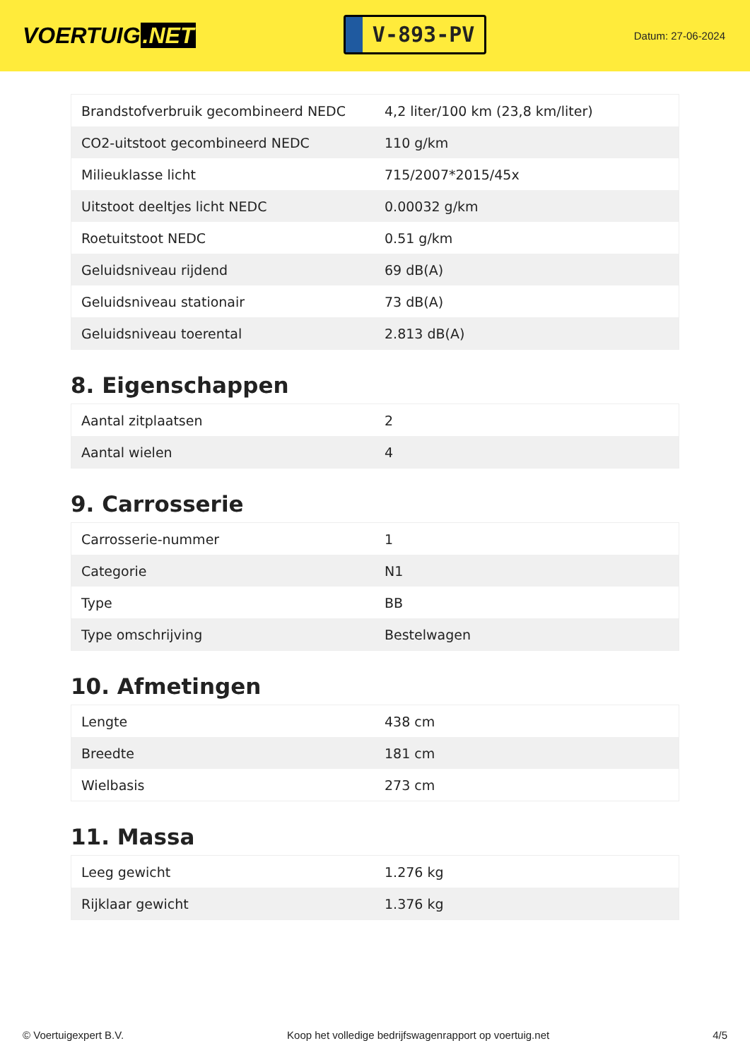VOERTUIG.NET
V-893-PV
Datum: 27-06-2024
| Brandstofverbruik gecombineerd NEDC | 4,2 liter/100 km (23,8 km/liter) |
| CO2-uitstoot gecombineerd NEDC | 110 g/km |
| Milieuklasse licht | 715/2007*2015/45x |
| Uitstoot deeltjes licht NEDC | 0.00032 g/km |
| Roetuitstoot NEDC | 0.51 g/km |
| Geluidsniveau rijdend | 69 dB(A) |
| Geluidsniveau stationair | 73 dB(A) |
| Geluidsniveau toerental | 2.813 dB(A) |
8. Eigenschappen
| Aantal zitplaatsen | 2 |
| Aantal wielen | 4 |
9. Carrosserie
| Carrosserie-nummer | 1 |
| Categorie | N1 |
| Type | BB |
| Type omschrijving | Bestelwagen |
10. Afmetingen
| Lengte | 438 cm |
| Breedte | 181 cm |
| Wielbasis | 273 cm |
11. Massa
| Leeg gewicht | 1.276 kg |
| Rijklaar gewicht | 1.376 kg |
© Voertuigexpert B.V. Koop het volledige bedrijfswagenrapport op voertuig.net 4/5